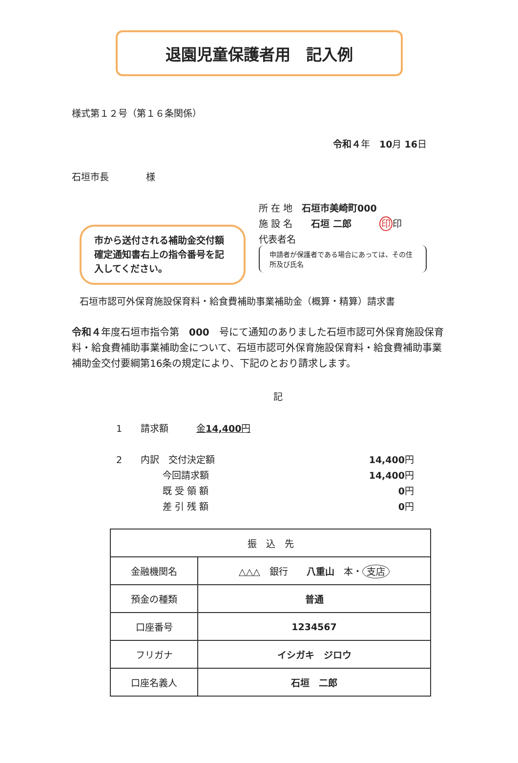退園児童保護者用　記入例
様式第１２号（第１６条関係）
令和４年　10月 16日
石垣市長　　　　様
所 在 地　石垣市美崎町000
施 設 名　　石垣 二郎　　　印印
代表者名
申請者が保護者である場合にあっては、その住所及び氏名
市から送付される補助金交付額確定通知書右上の指令番号を記入してください。
石垣市認可外保育施設保育料・給食費補助事業補助金（概算・精算）請求書
令和４年度石垣市指令第　000　号にて通知のありました石垣市認可外保育施設保育料・給食費補助事業補助金について、石垣市認可外保育施設保育料・給食費補助事業補助金交付要綱第16条の規定により、下記のとおり請求します。
記
1　　請求額　　　金14,400円
2　　内訳　交付決定額
　　　　　今回請求額
　　　　　既 受 領 額
　　　　　差 引 残 額
14,400円
14,400円
0円
0円
| 振 込 先 | |
| --- | --- |
| 金融機関名 | △△△ 銀行 八重山 本・ 支店 |
| 預金の種類 | 普通 |
| 口座番号 | 1234567 |
| フリガナ | イシガキ ジロウ |
| 口座名義人 | 石垣 二郎 |